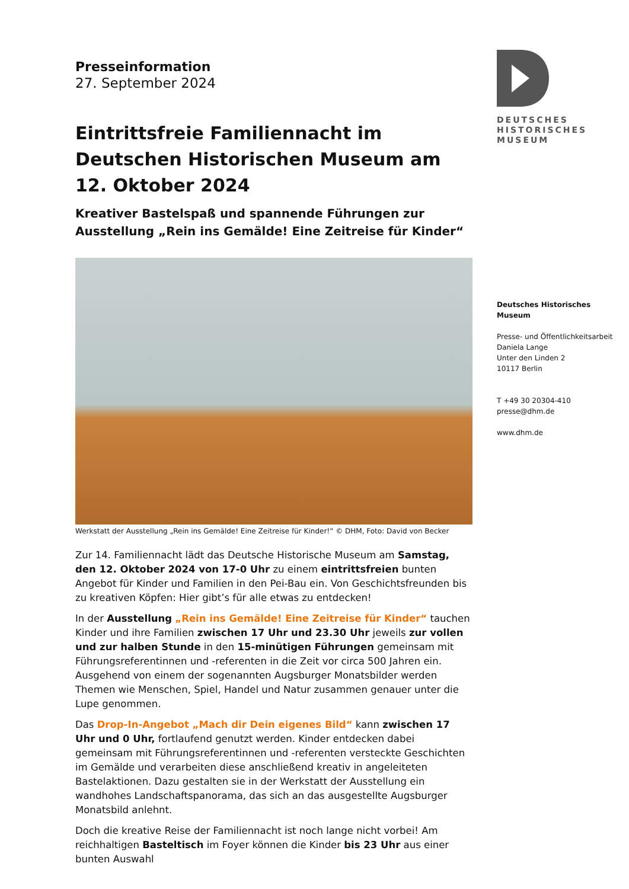Presseinformation
27. September 2024
Eintrittsfreie Familiennacht im Deutschen Historischen Museum am 12. Oktober 2024
Kreativer Bastelspaß und spannende Führungen zur Ausstel­lung „Rein ins Gemälde! Eine Zeitreise für Kinder“
Werkstatt der Ausstellung „Rein ins Gemälde! Eine Zeitreise für Kinder!“ © DHM, Foto: David von Becker
Zur 14. Familiennacht lädt das Deutsche Historische Museum am Samstag, den 12. Oktober 2024 von 17-0 Uhr zu einem eintrittsfreien bunten Angebot für Kin­der und Familien in den Pei-Bau ein. Von Geschichtsfreunden bis zu kreativen Köp­fen: Hier gibt’s für alle etwas zu entdecken!
In der Ausstellung „Rein ins Gemälde! Eine Zeitreise für Kinder“ tauchen Kinder und ihre Familien zwischen 17 Uhr und 23.30 Uhr jeweils zur vollen und zur hal­ben Stunde in den 15-minütigen Führungen gemeinsam mit Führungsreferentin­nen und -referenten in die Zeit vor circa 500 Jahren ein. Ausgehend von einem der sogenannten Augsburger Monatsbilder werden Themen wie Menschen, Spiel, Handel und Natur zusammen genauer unter die Lupe genommen.
Das Drop-In-Angebot „Mach dir Dein eigenes Bild“ kann zwischen 17 Uhr und 0 Uhr, fortlaufend genutzt werden. Kinder entdecken dabei gemeinsam mit Füh­rungsreferentinnen und -referenten versteckte Geschichten im Gemälde und ver­arbeiten diese anschließend kreativ in angeleiteten Bastelaktionen. Dazu gestalten sie in der Werkstatt der Ausstellung ein wandhohes Landschaftspanorama, das sich an das ausgestellte Augsburger Monatsbild anlehnt.
Doch die kreative Reise der Familiennacht ist noch lange nicht vorbei! Am reichhal­tigen Basteltisch im Foyer können die Kinder bis 23 Uhr aus einer bunten Auswahl
DEUTSCHES
HISTORISCHES
MUSEUM
Deutsches Historisches Museum
Presse- und Öffentlichkeitsarbeit
Daniela Lange
Unter den Linden 2
10117 Berlin
T +49 30 20304-410
presse@dhm.de
www.dhm.de